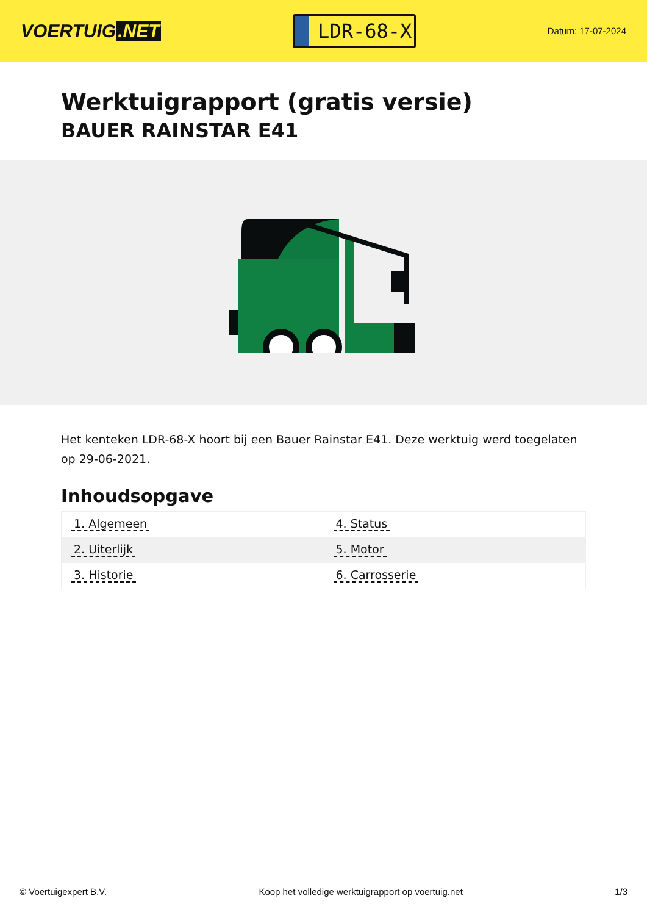VOERTUIG.NET
LDR-68-X
Datum: 17-07-2024
Werktuigrapport (gratis versie)
BAUER RAINSTAR E41
Het kenteken LDR-68-X hoort bij een Bauer Rainstar E41. Deze werktuig werd toegelaten op 29-06-2021.
Inhoudsopgave
| 1. Algemeen | 4. Status |
| 2. Uiterlijk | 5. Motor |
| 3. Historie | 6. Carrosserie |
© Voertuigexpert B.V. Koop het volledige werktuigrapport op voertuig.net 1/3